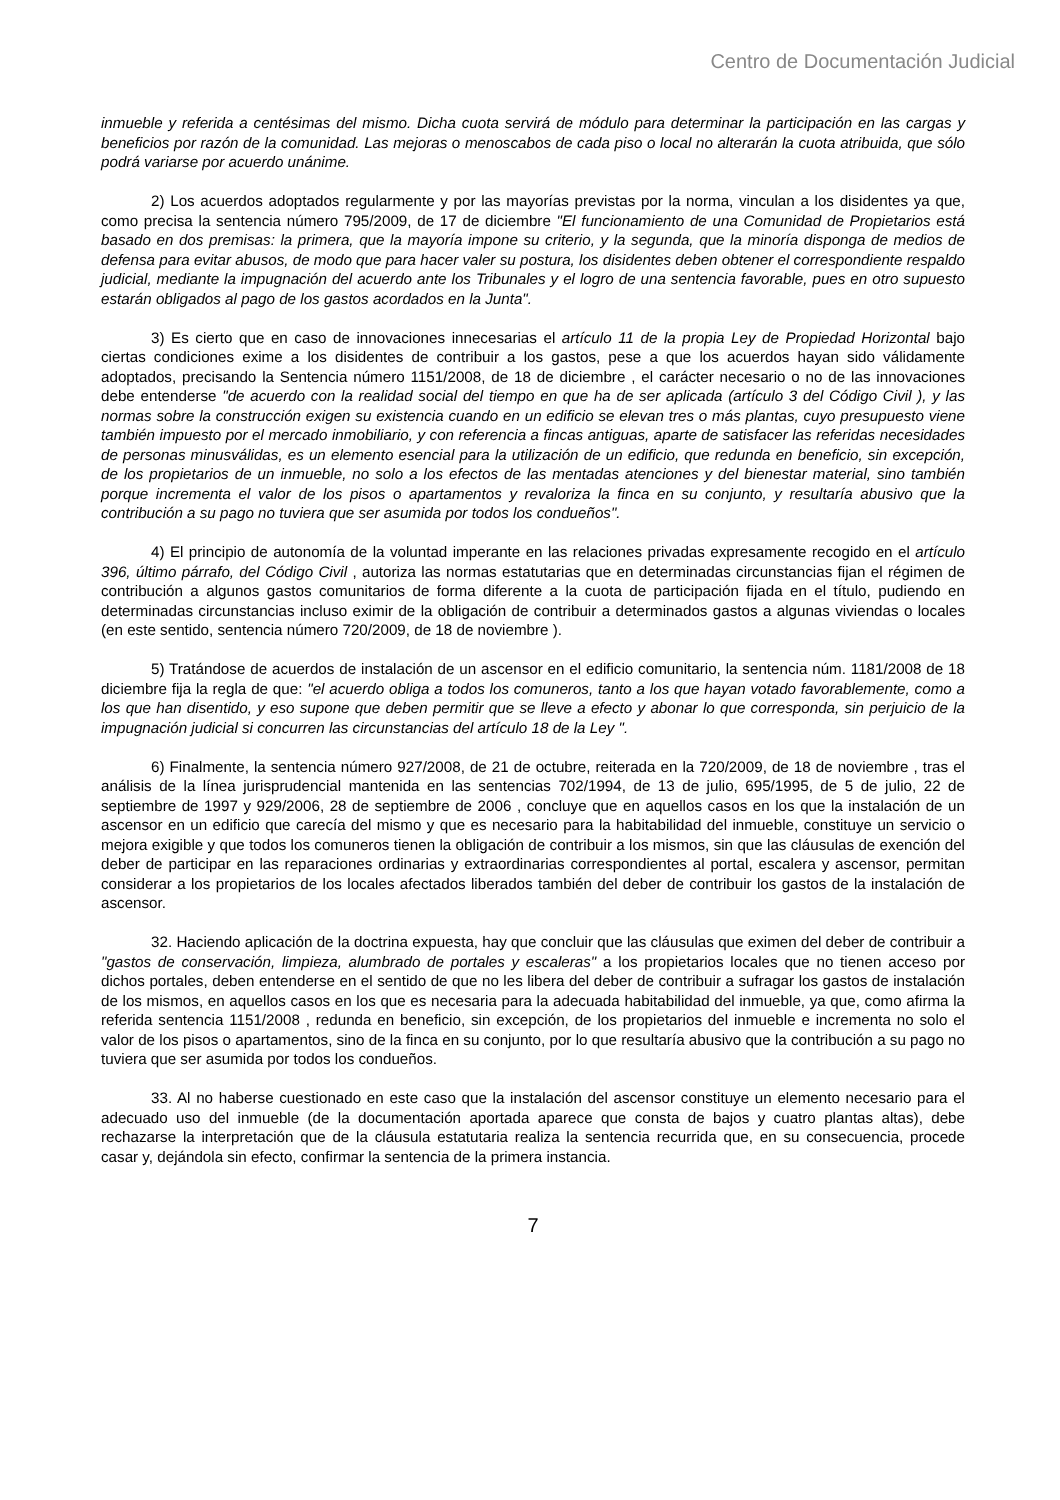Centro de Documentación Judicial
inmueble y referida a centésimas del mismo. Dicha cuota servirá de módulo para determinar la participación en las cargas y beneficios por razón de la comunidad. Las mejoras o menoscabos de cada piso o local no alterarán la cuota atribuida, que sólo podrá variarse por acuerdo unánime.
2) Los acuerdos adoptados regularmente y por las mayorías previstas por la norma, vinculan a los disidentes ya que, como precisa la sentencia número 795/2009, de 17 de diciembre "El funcionamiento de una Comunidad de Propietarios está basado en dos premisas: la primera, que la mayoría impone su criterio, y la segunda, que la minoría disponga de medios de defensa para evitar abusos, de modo que para hacer valer su postura, los disidentes deben obtener el correspondiente respaldo judicial, mediante la impugnación del acuerdo ante los Tribunales y el logro de una sentencia favorable, pues en otro supuesto estarán obligados al pago de los gastos acordados en la Junta".
3) Es cierto que en caso de innovaciones innecesarias el artículo 11 de la propia Ley de Propiedad Horizontal bajo ciertas condiciones exime a los disidentes de contribuir a los gastos, pese a que los acuerdos hayan sido válidamente adoptados, precisando la Sentencia número 1151/2008, de 18 de diciembre , el carácter necesario o no de las innovaciones debe entenderse "de acuerdo con la realidad social del tiempo en que ha de ser aplicada (artículo 3 del Código Civil ), y las normas sobre la construcción exigen su existencia cuando en un edificio se elevan tres o más plantas, cuyo presupuesto viene también impuesto por el mercado inmobiliario, y con referencia a fincas antiguas, aparte de satisfacer las referidas necesidades de personas minusválidas, es un elemento esencial para la utilización de un edificio, que redunda en beneficio, sin excepción, de los propietarios de un inmueble, no solo a los efectos de las mentadas atenciones y del bienestar material, sino también porque incrementa el valor de los pisos o apartamentos y revaloriza la finca en su conjunto, y resultaría abusivo que la contribución a su pago no tuviera que ser asumida por todos los condueños".
4) El principio de autonomía de la voluntad imperante en las relaciones privadas expresamente recogido en el artículo 396, último párrafo, del Código Civil , autoriza las normas estatutarias que en determinadas circunstancias fijan el régimen de contribución a algunos gastos comunitarios de forma diferente a la cuota de participación fijada en el título, pudiendo en determinadas circunstancias incluso eximir de la obligación de contribuir a determinados gastos a algunas viviendas o locales (en este sentido, sentencia número 720/2009, de 18 de noviembre ).
5) Tratándose de acuerdos de instalación de un ascensor en el edificio comunitario, la sentencia núm. 1181/2008 de 18 diciembre fija la regla de que: "el acuerdo obliga a todos los comuneros, tanto a los que hayan votado favorablemente, como a los que han disentido, y eso supone que deben permitir que se lleve a efecto y abonar lo que corresponda, sin perjuicio de la impugnación judicial si concurren las circunstancias del artículo 18 de la Ley ".
6) Finalmente, la sentencia número 927/2008, de 21 de octubre, reiterada en la 720/2009, de 18 de noviembre , tras el análisis de la línea jurisprudencial mantenida en las sentencias 702/1994, de 13 de julio, 695/1995, de 5 de julio, 22 de septiembre de 1997 y 929/2006, 28 de septiembre de 2006 , concluye que en aquellos casos en los que la instalación de un ascensor en un edificio que carecía del mismo y que es necesario para la habitabilidad del inmueble, constituye un servicio o mejora exigible y que todos los comuneros tienen la obligación de contribuir a los mismos, sin que las cláusulas de exención del deber de participar en las reparaciones ordinarias y extraordinarias correspondientes al portal, escalera y ascensor, permitan considerar a los propietarios de los locales afectados liberados también del deber de contribuir los gastos de la instalación de ascensor.
32. Haciendo aplicación de la doctrina expuesta, hay que concluir que las cláusulas que eximen del deber de contribuir a "gastos de conservación, limpieza, alumbrado de portales y escaleras" a los propietarios locales que no tienen acceso por dichos portales, deben entenderse en el sentido de que no les libera del deber de contribuir a sufragar los gastos de instalación de los mismos, en aquellos casos en los que es necesaria para la adecuada habitabilidad del inmueble, ya que, como afirma la referida sentencia 1151/2008 , redunda en beneficio, sin excepción, de los propietarios del inmueble e incrementa no solo el valor de los pisos o apartamentos, sino de la finca en su conjunto, por lo que resultaría abusivo que la contribución a su pago no tuviera que ser asumida por todos los condueños.
33. Al no haberse cuestionado en este caso que la instalación del ascensor constituye un elemento necesario para el adecuado uso del inmueble (de la documentación aportada aparece que consta de bajos y cuatro plantas altas), debe rechazarse la interpretación que de la cláusula estatutaria realiza la sentencia recurrida que, en su consecuencia, procede casar y, dejándola sin efecto, confirmar la sentencia de la primera instancia.
7